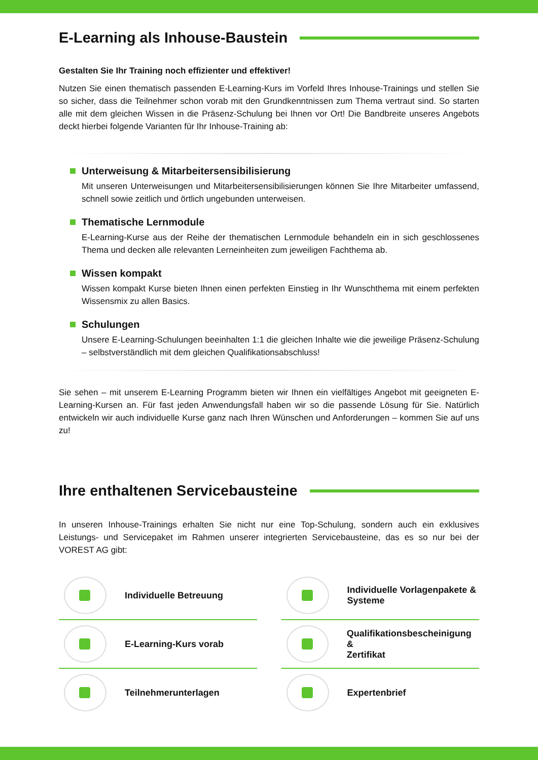E-Learning als Inhouse-Baustein
Gestalten Sie Ihr Training noch effizienter und effektiver!
Nutzen Sie einen thematisch passenden E-Learning-Kurs im Vorfeld Ihres Inhouse-Trainings und stellen Sie so sicher, dass die Teilnehmer schon vorab mit den Grundkenntnissen zum Thema vertraut sind. So starten alle mit dem gleichen Wissen in die Präsenz-Schulung bei Ihnen vor Ort! Die Bandbreite unseres Angebots deckt hierbei folgende Varianten für Ihr Inhouse-Training ab:
Unterweisung & Mitarbeitersensibilisierung
Mit unseren Unterweisungen und Mitarbeitersensibilisierungen können Sie Ihre Mitarbeiter umfassend, schnell sowie zeitlich und örtlich ungebunden unterweisen.
Thematische Lernmodule
E-Learning-Kurse aus der Reihe der thematischen Lernmodule behandeln ein in sich geschlossenes Thema und decken alle relevanten Lerneinheiten zum jeweiligen Fachthema ab.
Wissen kompakt
Wissen kompakt Kurse bieten Ihnen einen perfekten Einstieg in Ihr Wunschthema mit einem perfekten Wissensmix zu allen Basics.
Schulungen
Unsere E-Learning-Schulungen beeinhalten 1:1 die gleichen Inhalte wie die jeweilige Präsenz-Schulung – selbstverständlich mit dem gleichen Qualifikationsabschluss!
Sie sehen – mit unserem E-Learning Programm bieten wir Ihnen ein vielfältiges Angebot mit geeigneten E-Lear­ning-Kursen an. Für fast jeden Anwendungsfall haben wir so die passende Lösung für Sie. Natürlich entwickeln wir auch individuelle Kurse ganz nach Ihren Wünschen und Anforderungen – kommen Sie auf uns zu!
Ihre enthaltenen Servicebausteine
In unseren Inhouse-Trainings erhalten Sie nicht nur eine Top-Schulung, sondern auch ein exklusives Leistungs- und Servicepaket im Rahmen unserer integrierten Servicebausteine, das es so nur bei der VOREST AG gibt:
Individuelle Betreuung
Individuelle Vorlagenpakete &
Systeme
E-Learning-Kurs vorab
Qualifikationsbescheinigung &
Zertifikat
Teilnehmerunterlagen
Expertenbrief